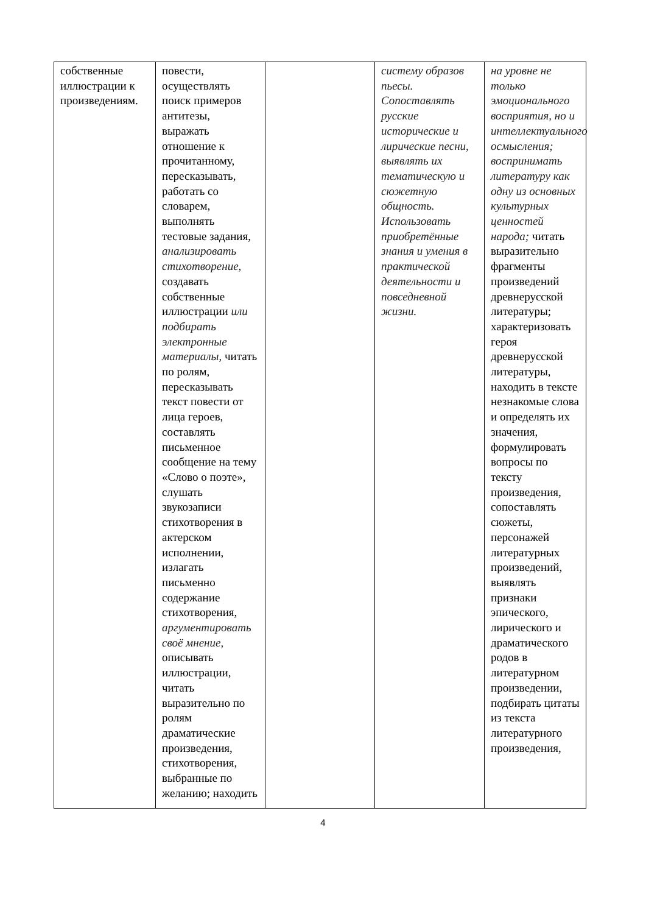| собственные иллюстрации к произведениям. | повести, осуществлять поиск примеров антитезы, выражать отношение к прочитанному, пересказывать, работать со словарем, выполнять тестовые задания, анализировать стихотворение, создавать собственные иллюстрации или подбирать электронные материалы, читать по ролям, пересказывать текст повести от лица героев, составлять письменное сообщение на тему «Слово о поэте», слушать звукозаписи стихотворения в актерском исполнении, излагать письменно содержание стихотворения, аргументировать своё мнение, описывать иллюстрации, читать выразительно по ролям драматические произведения, стихотворения, выбранные по желанию; находить | | систему образов пьесы. Сопоставлять русские исторические и лирические песни, выявлять их тематическую и сюжетную общность. Использовать приобретённые знания и умения в практической деятельности и повседневной жизни. | на уровне не только эмоционального восприятия, но и интеллектуального осмысления; воспринимать литературу как одну из основных культурных ценностей народа; читать выразительно фрагменты произведений древнерусской литературы; характеризовать героя древнерусской литературы, находить в тексте незнакомые слова и определять их значения, формулировать вопросы по тексту произведения, сопоставлять сюжеты, персонажей литературных произведений, выявлять признаки эпического, лирического и драматического родов в литературном произведении, подбирать цитаты из текста литературного произведения, |
4